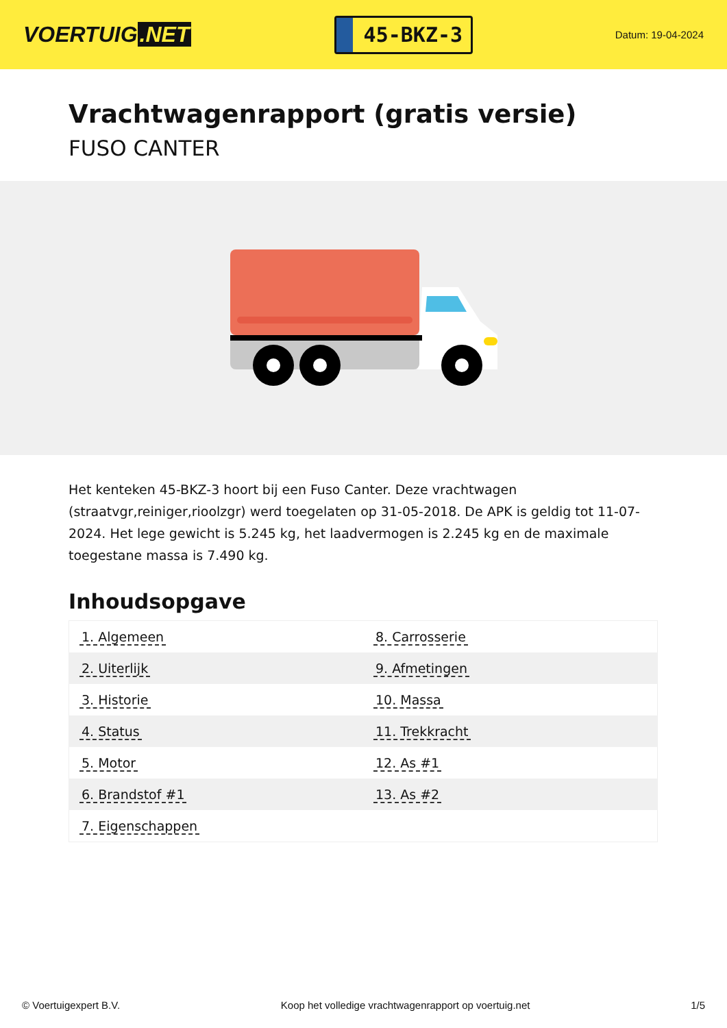VOERTUIG.NET
45-BKZ-3
Datum: 19-04-2024
Vrachtwagenrapport (gratis versie)
FUSO CANTER
Het kenteken 45-BKZ-3 hoort bij een Fuso Canter. Deze vrachtwagen (straatvgr,reiniger,rioolzgr) werd toegelaten op 31-05-2018. De APK is geldig tot 11-07-2024. Het lege gewicht is 5.245 kg, het laadvermogen is 2.245 kg en de maximale toegestane massa is 7.490 kg.
Inhoudsopgave
| 1. Algemeen | 8. Carrosserie |
| 2. Uiterlijk | 9. Afmetingen |
| 3. Historie | 10. Massa |
| 4. Status | 11. Trekkracht |
| 5. Motor | 12. As #1 |
| 6. Brandstof #1 | 13. As #2 |
| 7. Eigenschappen | |
© Voertuigexpert B.V. Koop het volledige vrachtwagenrapport op voertuig.net
1/5